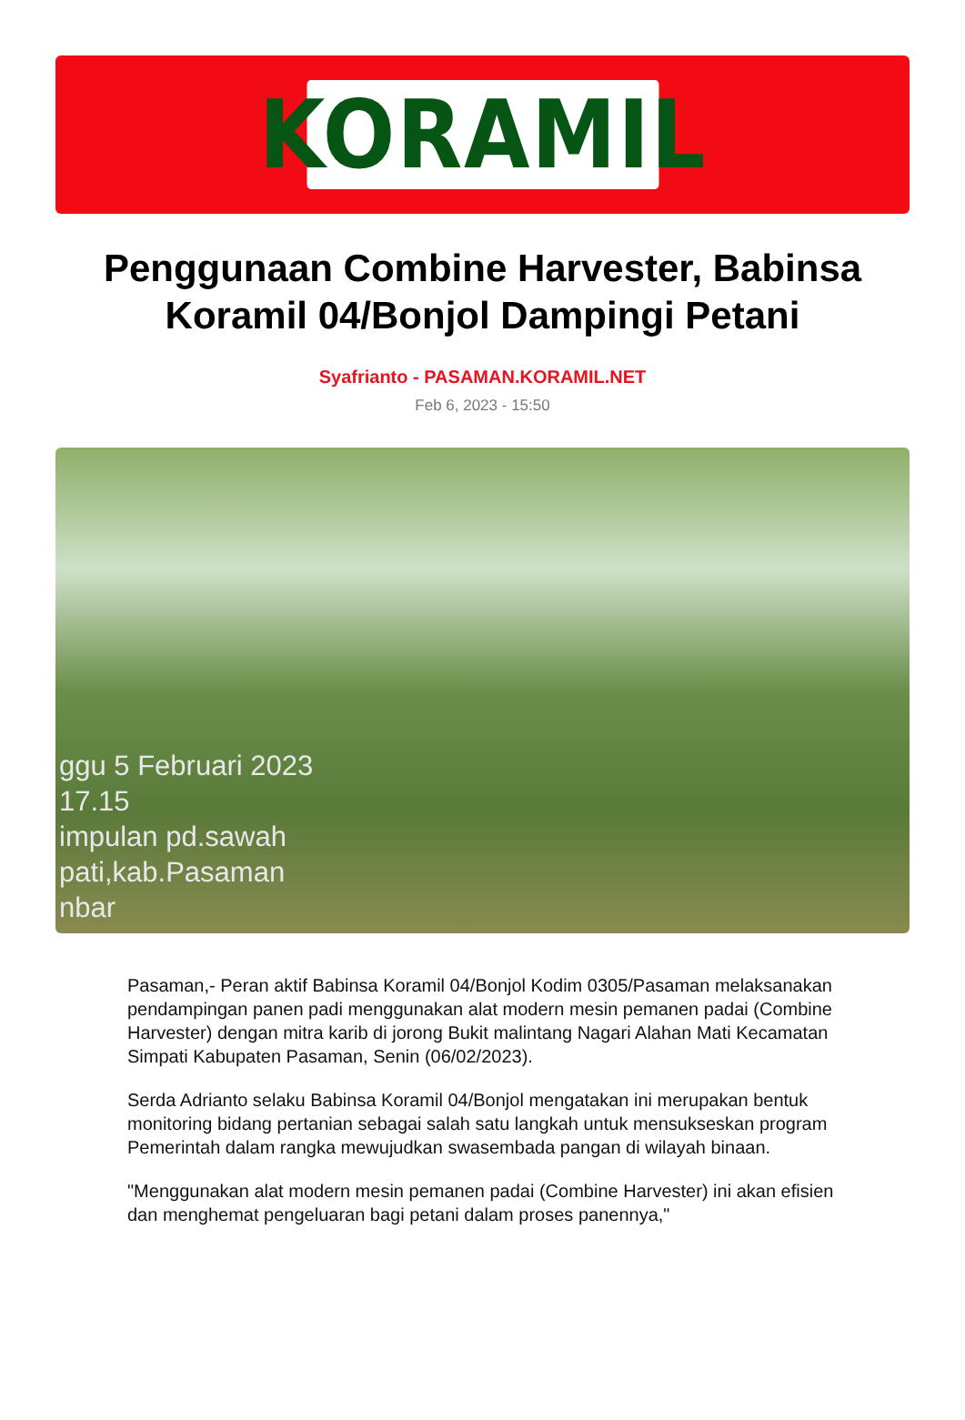KORAMIL
Penggunaan Combine Harvester, Babinsa Koramil 04/Bonjol Dampingi Petani
Syafrianto - PASAMAN.KORAMIL.NET
Feb 6, 2023 - 15:50
ggu 5 Februari 2023
17.15
impulan pd.sawah
pati,kab.Pasaman
nbar
Pasaman,- Peran aktif Babinsa Koramil 04/Bonjol Kodim 0305/Pasaman melaksanakan pendampingan panen padi menggunakan alat modern mesin pemanen padai (Combine Harvester) dengan mitra karib di jorong Bukit malintang Nagari Alahan Mati Kecamatan Simpati Kabupaten Pasaman, Senin (06/02/2023).
Serda Adrianto selaku Babinsa Koramil 04/Bonjol mengatakan ini merupakan bentuk monitoring bidang pertanian sebagai salah satu langkah untuk mensukseskan program Pemerintah dalam rangka mewujudkan swasembada pangan di wilayah binaan.
"Menggunakan alat modern mesin pemanen padai (Combine Harvester) ini akan efisien dan menghemat pengeluaran bagi petani dalam proses panennya,"